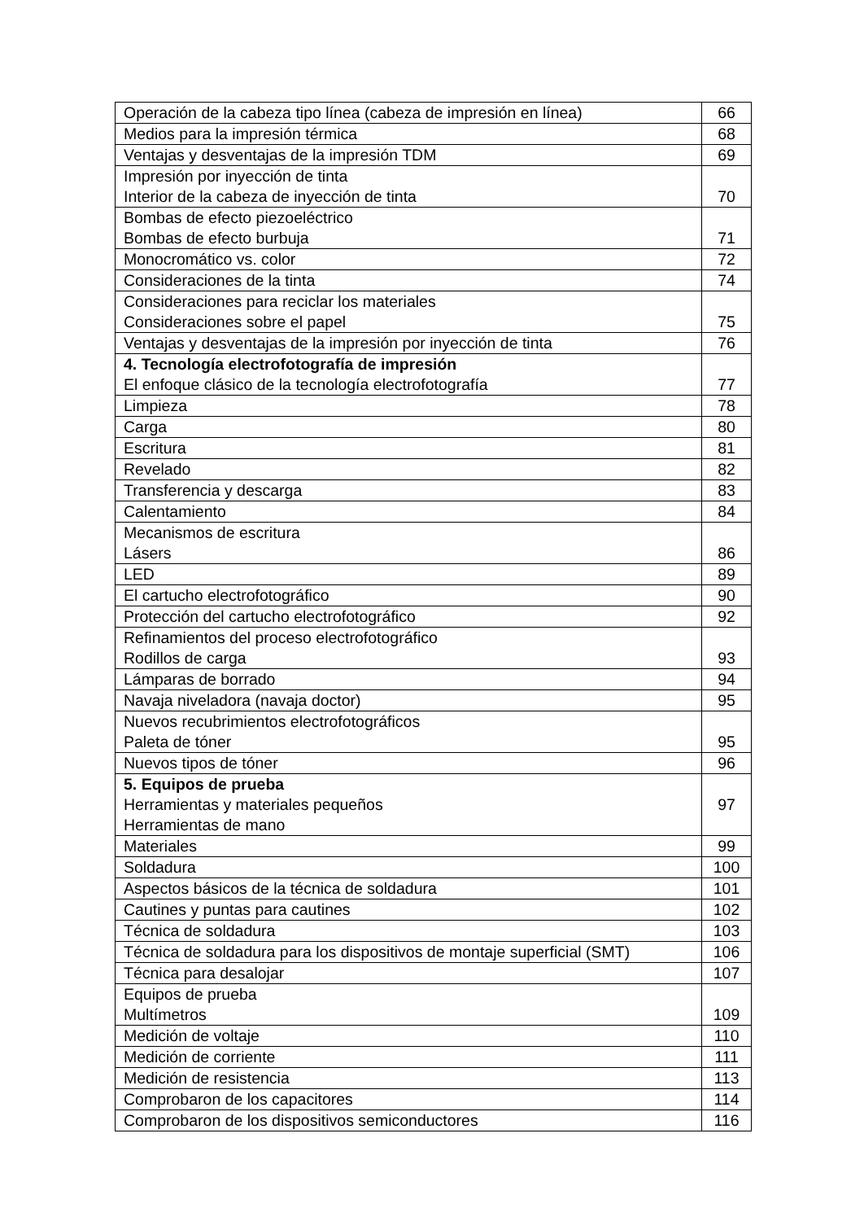| Operación de la cabeza tipo línea (cabeza de impresión en línea) | 66 |
| Medios para la impresión térmica | 68 |
| Ventajas y desventajas de la impresión TDM | 69 |
| Impresión por inyección de tinta Interior de la cabeza de inyección de tinta | 70 |
| Bombas de efecto piezoeléctrico Bombas de efecto burbuja | 71 |
| Monocromático vs. color | 72 |
| Consideraciones de la tinta | 74 |
| Consideraciones para reciclar los materiales Consideraciones sobre el papel | 75 |
| Ventajas y desventajas de la impresión por inyección de tinta | 76 |
| 4. Tecnología electrofotografía de impresión El enfoque clásico de la tecnología electrofotografía | 77 |
| Limpieza | 78 |
| Carga | 80 |
| Escritura | 81 |
| Revelado | 82 |
| Transferencia y descarga | 83 |
| Calentamiento | 84 |
| Mecanismos de escritura Lásers | 86 |
| LED | 89 |
| El cartucho electrofotográfico | 90 |
| Protección del cartucho electrofotográfico | 92 |
| Refinamientos del proceso electrofotográfico Rodillos de carga | 93 |
| Lámparas de borrado | 94 |
| Navaja niveladora (navaja doctor) | 95 |
| Nuevos recubrimientos electrofotográficos Paleta de tóner | 95 |
| Nuevos tipos de tóner | 96 |
| 5. Equipos de prueba Herramientas y materiales pequeños Herramientas de mano | 97 |
| Materiales | 99 |
| Soldadura | 100 |
| Aspectos básicos de la técnica de soldadura | 101 |
| Cautines y puntas para cautines | 102 |
| Técnica de soldadura | 103 |
| Técnica de soldadura para los dispositivos de montaje superficial (SMT) | 106 |
| Técnica para desalojar | 107 |
| Equipos de prueba Multímetros | 109 |
| Medición de voltaje | 110 |
| Medición de corriente | 111 |
| Medición de resistencia | 113 |
| Comprobaron de los capacitores | 114 |
| Comprobaron de los dispositivos semiconductores | 116 |